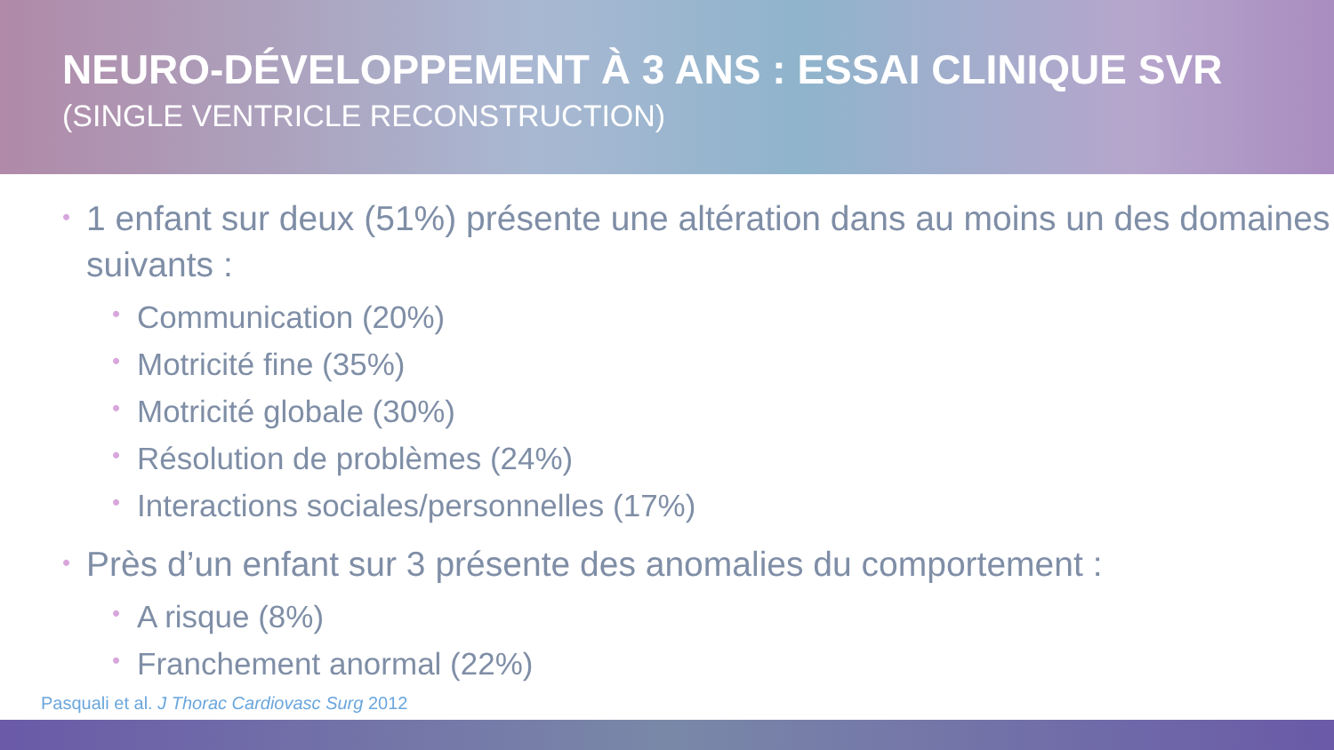NEURO-DÉVELOPPEMENT À 3 ANS : ESSAI CLINIQUE SVR
(SINGLE VENTRICLE RECONSTRUCTION)
• 1 enfant sur deux (51%) présente une altération dans au moins un des domaines suivants :
• Communication (20%)
• Motricité fine (35%)
• Motricité globale (30%)
• Résolution de problèmes (24%)
• Interactions sociales/personnelles (17%)
• Près d’un enfant sur 3 présente des anomalies du comportement :
• A risque (8%)
• Franchement anormal (22%)
Pasquali et al. J Thorac Cardiovasc Surg 2012